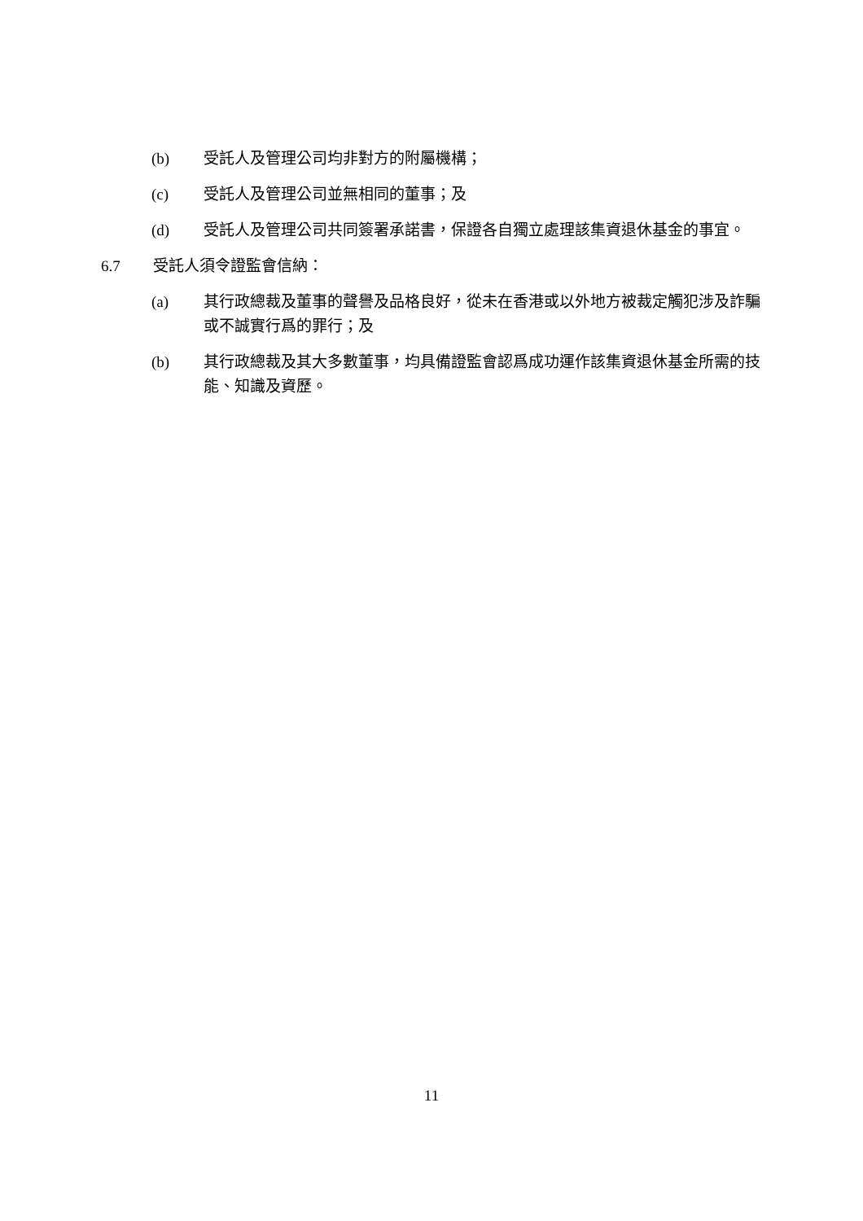(b) 受託人及管理公司均非對方的附屬機構；
(c) 受託人及管理公司並無相同的董事；及
(d) 受託人及管理公司共同簽署承諾書，保證各自獨立處理該集資退休基金的事宜。
6.7 受託人須令證監會信納：
(a) 其行政總裁及董事的聲譽及品格良好，從未在香港或以外地方被裁定觸犯涉及詐騙或不誠實行爲的罪行；及
(b) 其行政總裁及其大多數董事，均具備證監會認爲成功運作該集資退休基金所需的技能、知識及資歷。
11